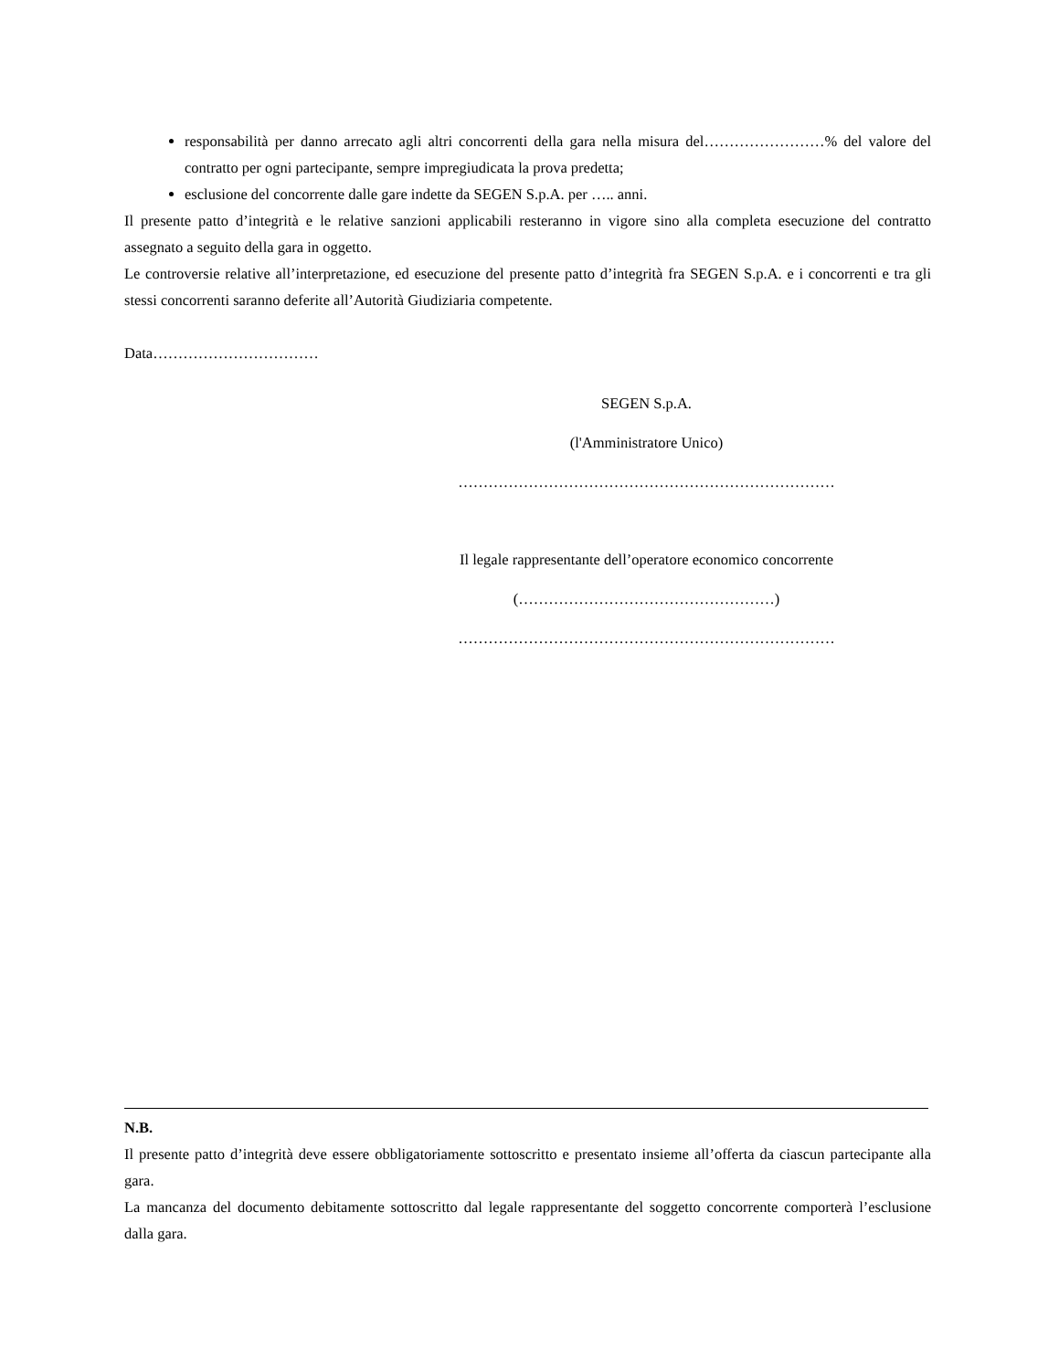responsabilità per danno arrecato agli altri concorrenti della gara nella misura del……………………% del valore del contratto per ogni partecipante, sempre impregiudicata la prova predetta;
esclusione del concorrente dalle gare indette da SEGEN S.p.A. per ….. anni.
Il presente patto d’integrità e le relative sanzioni applicabili resteranno in vigore sino alla completa esecuzione del contratto assegnato a seguito della gara in oggetto.
Le controversie relative all’interpretazione, ed esecuzione del presente patto d’integrità fra SEGEN S.p.A. e i concorrenti e tra gli stessi concorrenti saranno deferite all’Autorità Giudiziaria competente.
Data……………………………
SEGEN S.p.A.
(l'Amministratore Unico)
…………………………………………………………………
Il legale rappresentante dell’operatore economico concorrente
(……………………………………………)
…………………………………………………………………
N.B.
Il presente patto d’integrità deve essere obbligatoriamente sottoscritto e presentato insieme all’offerta da ciascun partecipante alla gara.
La mancanza del documento debitamente sottoscritto dal legale rappresentante del soggetto concorrente comporterà l’esclusione dalla gara.